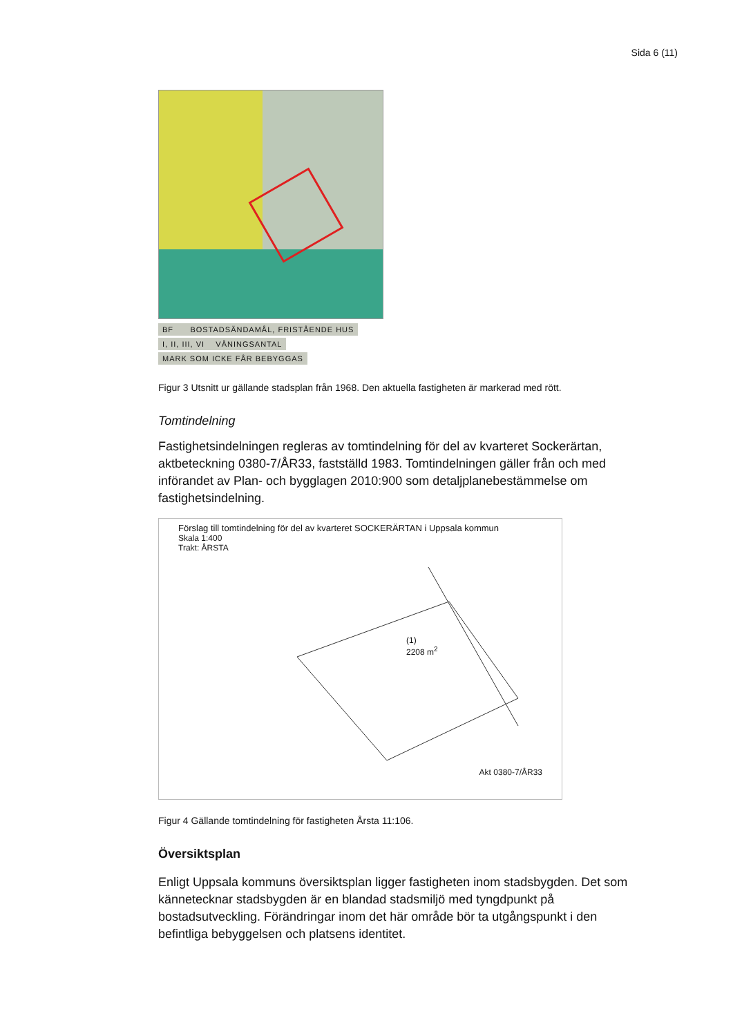Sida 6 (11)
BF BOSTADSÄNDAMÅL, FRISTÅENDE HUS
I, II, III, VI VÅNINGSANTAL
MARK SOM ICKE FÅR BEBYGGAS
Figur 3 Utsnitt ur gällande stadsplan från 1968. Den aktuella fastigheten är markerad med rött.
Tomtindelning
Fastighetsindelningen regleras av tomtindelning för del av kvarteret Sockerärtan, aktbeteckning 0380-7/ÅR33, fastställd 1983. Tomtindelningen gäller från och med införandet av Plan- och bygglagen 2010:900 som detaljplanebestämmelse om fastighetsindelning.
Förslag till tomtindelning för del av kvarteret SOCKERÄRTAN i Uppsala kommun
Skala 1:400
Trakt: ÅRSTA
(1)
2208 m<sup>2</sup>
Akt 0380-7/ÅR33
Figur 4 Gällande tomtindelning för fastigheten Årsta 11:106.
Översiktsplan
Enligt Uppsala kommuns översiktsplan ligger fastigheten inom stadsbygden. Det som kännetecknar stadsbygden är en blandad stadsmiljö med tyngdpunkt på bostadsutveckling. Förändringar inom det här område bör ta utgångspunkt i den befintliga bebyggelsen och platsens identitet.